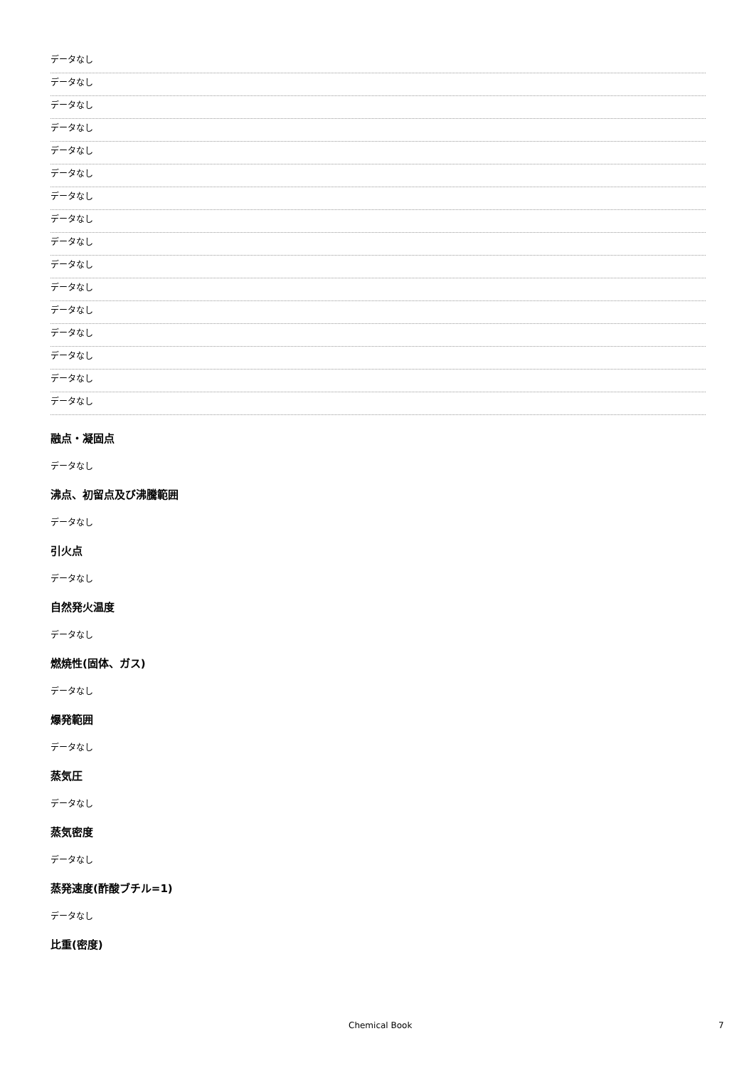データなし
データなし
データなし
データなし
データなし
データなし
データなし
データなし
データなし
データなし
データなし
データなし
データなし
データなし
データなし
データなし
融点・凝固点
データなし
沸点、初留点及び沸騰範囲
データなし
引火点
データなし
自然発火温度
データなし
燃焼性(固体、ガス)
データなし
爆発範囲
データなし
蒸気圧
データなし
蒸気密度
データなし
蒸発速度(酢酸ブチル=1)
データなし
比重(密度)
Chemical Book 7